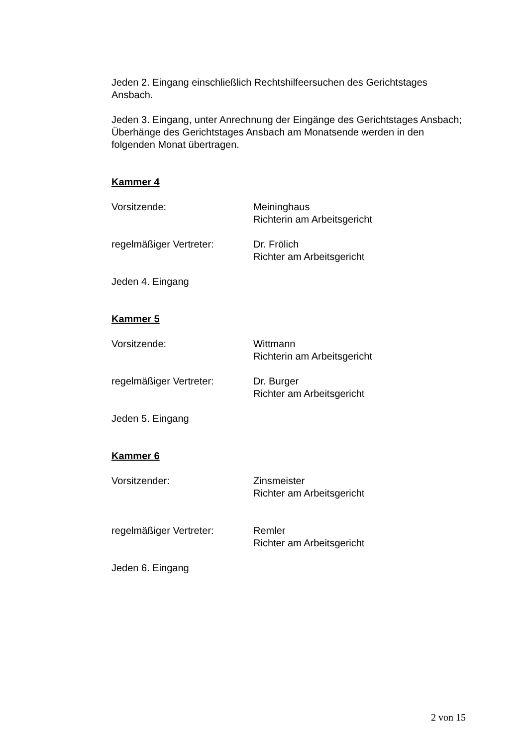Jeden 2. Eingang einschließlich Rechtshilfeersuchen des Gerichtstages Ansbach.
Jeden 3. Eingang, unter Anrechnung der Eingänge des Gerichtstages Ansbach; Überhänge des Gerichtstages Ansbach am Monatsende werden in den folgenden Monat übertragen.
Kammer 4
Vorsitzende: Meininghaus
Richterin am Arbeitsgericht
regelmäßiger Vertreter: Dr. Frölich
Richter am Arbeitsgericht
Jeden 4. Eingang
Kammer 5
Vorsitzende: Wittmann
Richterin am Arbeitsgericht
regelmäßiger Vertreter: Dr. Burger
Richter am Arbeitsgericht
Jeden 5. Eingang
Kammer 6
Vorsitzender: Zinsmeister
Richter am Arbeitsgericht
regelmäßiger Vertreter: Remler
Richter am Arbeitsgericht
Jeden 6. Eingang
2 von 15